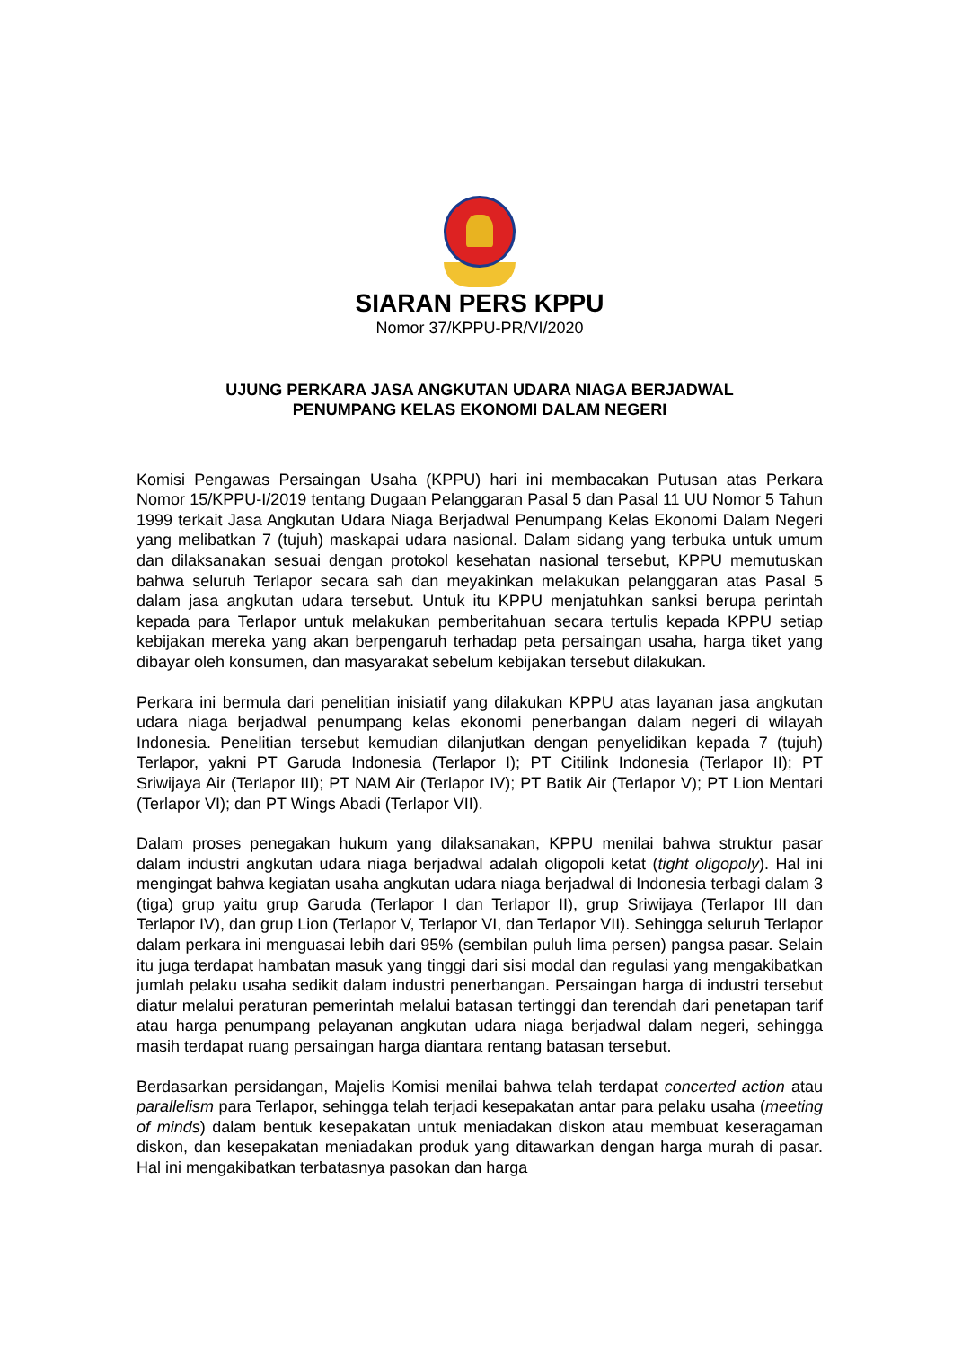SIARAN PERS KPPU
Nomor 37/KPPU-PR/VI/2020
UJUNG PERKARA JASA ANGKUTAN UDARA NIAGA BERJADWAL
PENUMPANG KELAS EKONOMI DALAM NEGERI
Komisi Pengawas Persaingan Usaha (KPPU) hari ini membacakan Putusan atas Perkara Nomor 15/KPPU-I/2019 tentang Dugaan Pelanggaran Pasal 5 dan Pasal 11 UU Nomor 5 Tahun 1999 terkait Jasa Angkutan Udara Niaga Berjadwal Penumpang Kelas Ekonomi Dalam Negeri yang melibatkan 7 (tujuh) maskapai udara nasional. Dalam sidang yang terbuka untuk umum dan dilaksanakan sesuai dengan protokol kesehatan nasional tersebut, KPPU memutuskan bahwa seluruh Terlapor secara sah dan meyakinkan melakukan pelanggaran atas Pasal 5 dalam jasa angkutan udara tersebut. Untuk itu KPPU menjatuhkan sanksi berupa perintah kepada para Terlapor untuk melakukan pemberitahuan secara tertulis kepada KPPU setiap kebijakan mereka yang akan berpengaruh terhadap peta persaingan usaha, harga tiket yang dibayar oleh konsumen, dan masyarakat sebelum kebijakan tersebut dilakukan.
Perkara ini bermula dari penelitian inisiatif yang dilakukan KPPU atas layanan jasa angkutan udara niaga berjadwal penumpang kelas ekonomi penerbangan dalam negeri di wilayah Indonesia. Penelitian tersebut kemudian dilanjutkan dengan penyelidikan kepada 7 (tujuh) Terlapor, yakni PT Garuda Indonesia (Terlapor I); PT Citilink Indonesia (Terlapor II); PT Sriwijaya Air (Terlapor III); PT NAM Air (Terlapor IV); PT Batik Air (Terlapor V); PT Lion Mentari (Terlapor VI); dan PT Wings Abadi (Terlapor VII).
Dalam proses penegakan hukum yang dilaksanakan, KPPU menilai bahwa struktur pasar dalam industri angkutan udara niaga berjadwal adalah oligopoli ketat (tight oligopoly). Hal ini mengingat bahwa kegiatan usaha angkutan udara niaga berjadwal di Indonesia terbagi dalam 3 (tiga) grup yaitu grup Garuda (Terlapor I dan Terlapor II), grup Sriwijaya (Terlapor III dan Terlapor IV), dan grup Lion (Terlapor V, Terlapor VI, dan Terlapor VII). Sehingga seluruh Terlapor dalam perkara ini menguasai lebih dari 95% (sembilan puluh lima persen) pangsa pasar. Selain itu juga terdapat hambatan masuk yang tinggi dari sisi modal dan regulasi yang mengakibatkan jumlah pelaku usaha sedikit dalam industri penerbangan. Persaingan harga di industri tersebut diatur melalui peraturan pemerintah melalui batasan tertinggi dan terendah dari penetapan tarif atau harga penumpang pelayanan angkutan udara niaga berjadwal dalam negeri, sehingga masih terdapat ruang persaingan harga diantara rentang batasan tersebut.
Berdasarkan persidangan, Majelis Komisi menilai bahwa telah terdapat concerted action atau parallelism para Terlapor, sehingga telah terjadi kesepakatan antar para pelaku usaha (meeting of minds) dalam bentuk kesepakatan untuk meniadakan diskon atau membuat keseragaman diskon, dan kesepakatan meniadakan produk yang ditawarkan dengan harga murah di pasar. Hal ini mengakibatkan terbatasnya pasokan dan harga